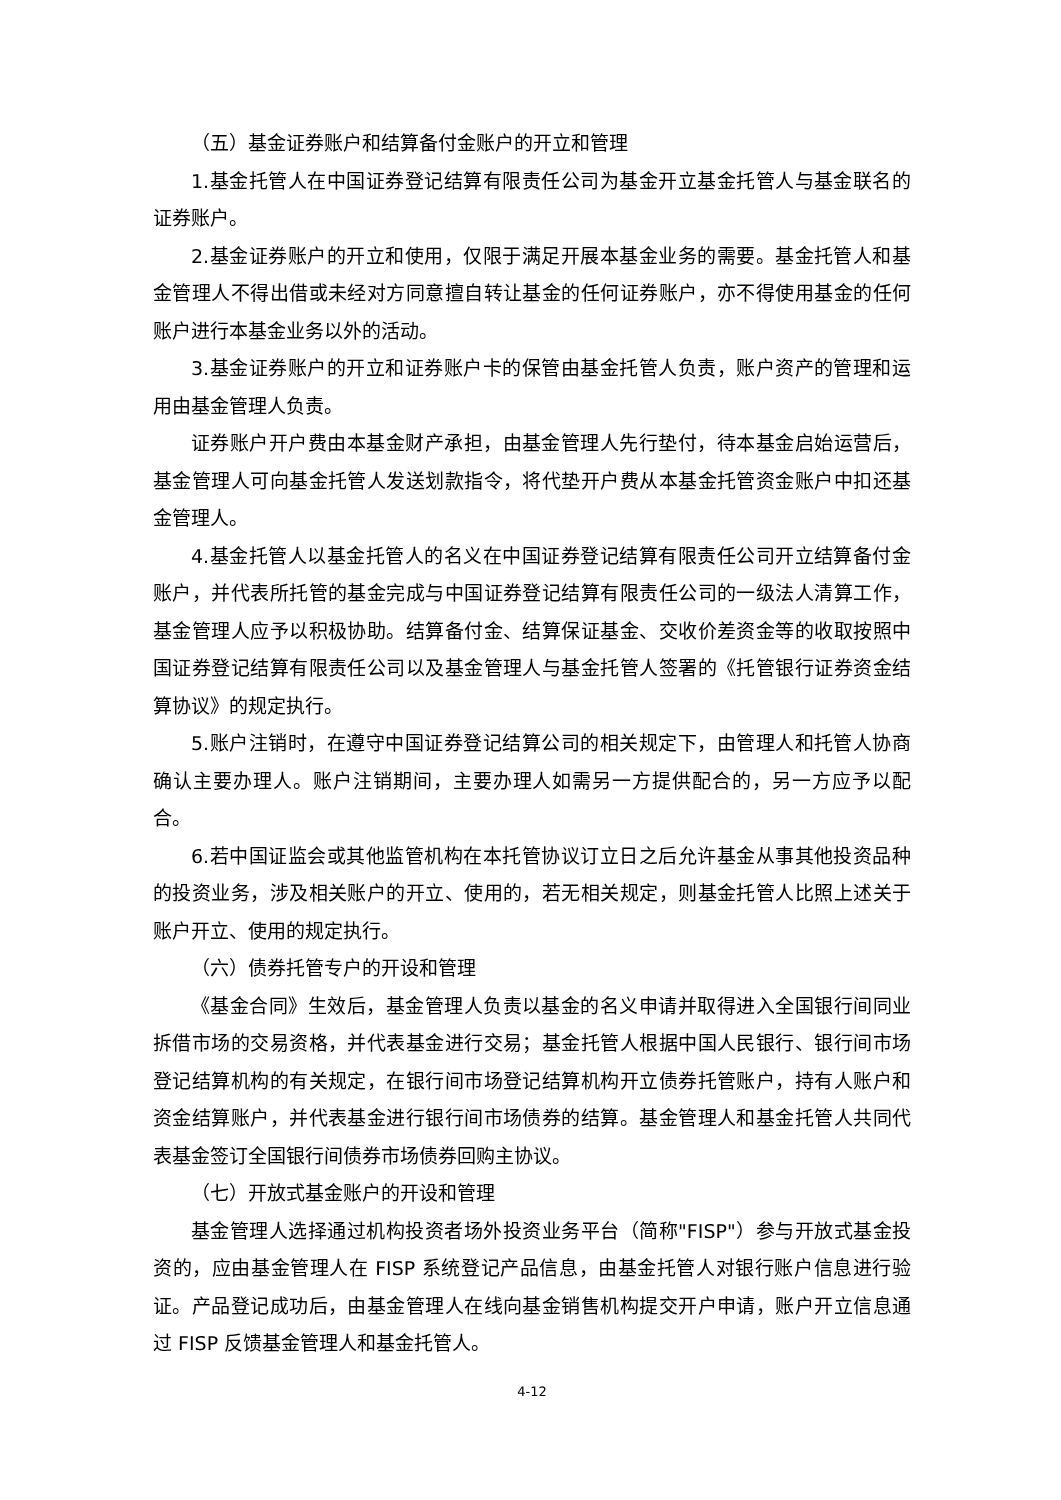（五）基金证券账户和结算备付金账户的开立和管理
1.基金托管人在中国证券登记结算有限责任公司为基金开立基金托管人与基金联名的证券账户。
2.基金证券账户的开立和使用，仅限于满足开展本基金业务的需要。基金托管人和基金管理人不得出借或未经对方同意擅自转让基金的任何证券账户，亦不得使用基金的任何账户进行本基金业务以外的活动。
3.基金证券账户的开立和证券账户卡的保管由基金托管人负责，账户资产的管理和运用由基金管理人负责。
证券账户开户费由本基金财产承担，由基金管理人先行垫付，待本基金启始运营后，基金管理人可向基金托管人发送划款指令，将代垫开户费从本基金托管资金账户中扣还基金管理人。
4.基金托管人以基金托管人的名义在中国证券登记结算有限责任公司开立结算备付金账户，并代表所托管的基金完成与中国证券登记结算有限责任公司的一级法人清算工作，基金管理人应予以积极协助。结算备付金、结算保证基金、交收价差资金等的收取按照中国证券登记结算有限责任公司以及基金管理人与基金托管人签署的《托管银行证券资金结算协议》的规定执行。
5.账户注销时，在遵守中国证券登记结算公司的相关规定下，由管理人和托管人协商确认主要办理人。账户注销期间，主要办理人如需另一方提供配合的，另一方应予以配合。
6.若中国证监会或其他监管机构在本托管协议订立日之后允许基金从事其他投资品种的投资业务，涉及相关账户的开立、使用的，若无相关规定，则基金托管人比照上述关于账户开立、使用的规定执行。
（六）债券托管专户的开设和管理
《基金合同》生效后，基金管理人负责以基金的名义申请并取得进入全国银行间同业拆借市场的交易资格，并代表基金进行交易；基金托管人根据中国人民银行、银行间市场登记结算机构的有关规定，在银行间市场登记结算机构开立债券托管账户，持有人账户和资金结算账户，并代表基金进行银行间市场债券的结算。基金管理人和基金托管人共同代表基金签订全国银行间债券市场债券回购主协议。
（七）开放式基金账户的开设和管理
基金管理人选择通过机构投资者场外投资业务平台（简称"FISP"）参与开放式基金投资的，应由基金管理人在 FISP 系统登记产品信息，由基金托管人对银行账户信息进行验证。产品登记成功后，由基金管理人在线向基金销售机构提交开户申请，账户开立信息通过 FISP 反馈基金管理人和基金托管人。
4-12